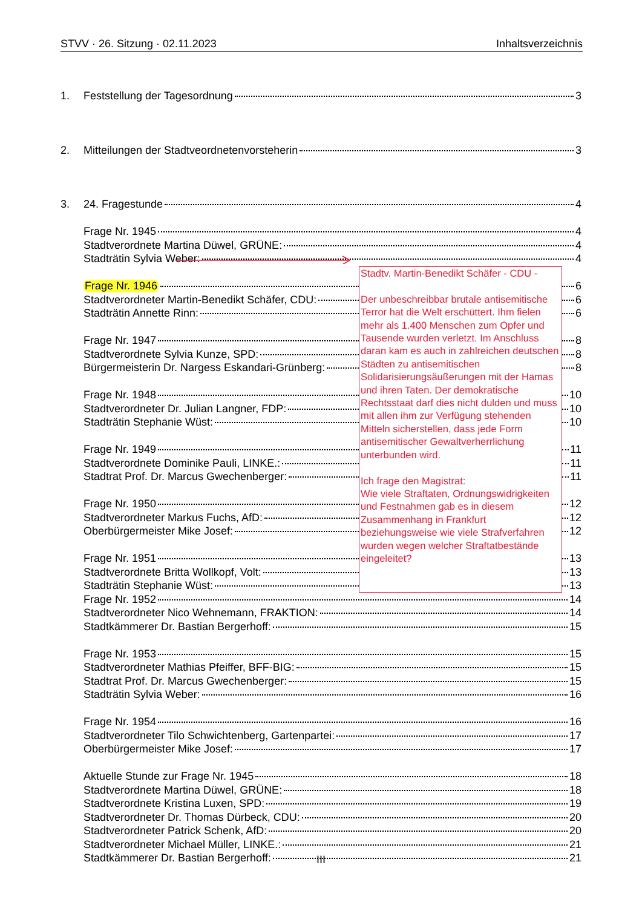STVV · 26. Sitzung · 02.11.2023 Inhaltsverzeichnis
1. Feststellung der Tagesordnung 3
2. Mitteilungen der Stadtveordnetenvorsteherin 3
3. 24. Fragestunde 4
Frage Nr. 1945 4
Stadtverordnete Martina Düwel, GRÜNE: 4
Stadträtin Sylvia Weber: 4
Frage Nr. 1946
Stadtv. Martin-Benedikt Schäfer - CDU -
Der unbeschreibbar brutale antisemitische Terror hat die Welt erschüttert. Ihm fielen mehr als 1.400 Menschen zum Opfer und Tausende wurden verletzt. Im Anschluss daran kam es auch in zahlreichen deutschen Städten zu antisemitischen Solidarisierungsäußerungen mit der Hamas und ihren Taten. Der demokratische Rechtsstaat darf dies nicht dulden und muss mit allen ihm zur Verfügung stehenden Mitteln sicherstellen, dass jede Form antisemitischer Gewaltverherrlichung unterbunden wird.
Ich frage den Magistrat:
Wie viele Straftaten, Ordnungswidrigkeiten und Festnahmen gab es in diesem Zusammenhang in Frankfurt beziehungsweise wie viele Strafverfahren wurden wegen welcher Straftatbestände eingeleitet?
6
Stadtverordneter Martin-Benedikt Schäfer, CDU:
6
Stadträtin Annette Rinn:
6
Frage Nr. 1947
8
Stadtverordnete Sylvia Kunze, SPD:
8
Bürgermeisterin Dr. Nargess Eskandari-Grünberg:
8
Frage Nr. 1948
10
Stadtverordneter Dr. Julian Langner, FDP:
10
Stadträtin Stephanie Wüst:
10
Frage Nr. 1949
11
Stadtverordnete Dominike Pauli, LINKE.:
11
Stadtrat Prof. Dr. Marcus Gwechenberger:
11
Frage Nr. 1950
12
Stadtverordneter Markus Fuchs, AfD:
12
Oberbürgermeister Mike Josef:
12
Frage Nr. 1951
13
Stadtverordnete Britta Wollkopf, Volt:
13
Stadträtin Stephanie Wüst:
13
Frage Nr. 1952 14
Stadtverordneter Nico Wehnemann, FRAKTION: 14
Stadtkämmerer Dr. Bastian Bergerhoff: 15
Frage Nr. 1953 15
Stadtverordneter Mathias Pfeiffer, BFF-BIG: 15
Stadtrat Prof. Dr. Marcus Gwechenberger: 15
Stadträtin Sylvia Weber: 16
Frage Nr. 1954 16
Stadtverordneter Tilo Schwichtenberg, Gartenpartei: 17
Oberbürgermeister Mike Josef: 17
Aktuelle Stunde zur Frage Nr. 1945 18
Stadtverordnete Martina Düwel, GRÜNE: 18
Stadtverordnete Kristina Luxen, SPD: 19
Stadtverordneter Dr. Thomas Dürbeck, CDU: 20
Stadtverordneter Patrick Schenk, AfD: 20
Stadtverordneter Michael Müller, LINKE.: 21
Stadtkämmerer Dr. Bastian Bergerhoff: 21
III